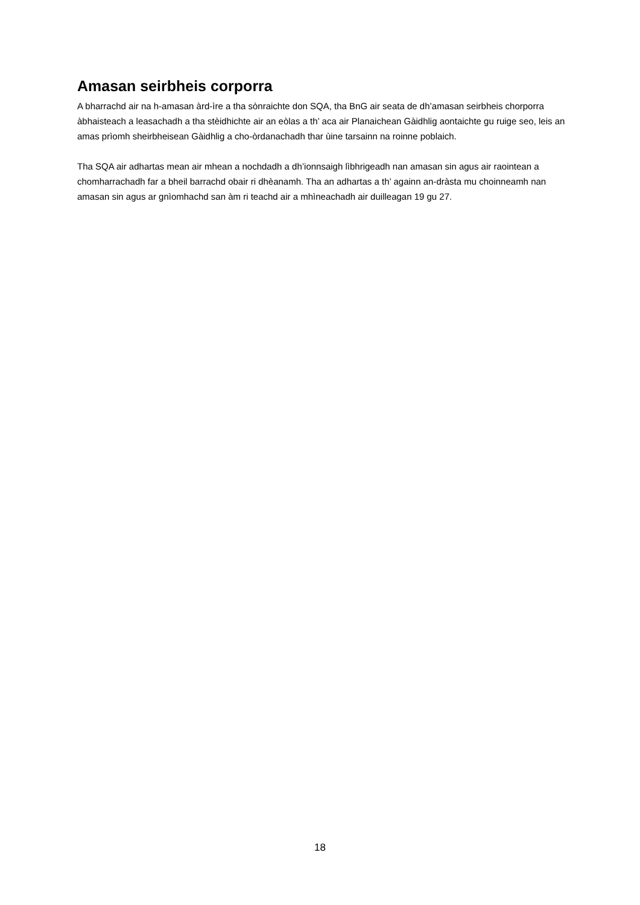Amasan seirbheis corporra
A bharrachd air na h-amasan àrd-ìre a tha sònraichte don SQA, tha BnG air seata de dh’amasan seirbheis chorporra àbhaisteach a leasachadh a tha stèidhichte air an eòlas a th’ aca air Planaichean Gàidhlig aontaichte gu ruige seo, leis an amas prìomh sheirbheisean Gàidhlig a cho-òrdanachadh thar ùine tarsainn na roinne poblaich.
Tha SQA air adhartas mean air mhean a nochdadh a dh’ionnsaigh lìbhrigeadh nan amasan sin agus air raointean a chomharrachadh far a bheil barrachd obair ri dhèanamh. Tha an adhartas a th’ againn an-dràsta mu choinneamh nan amasan sin agus ar gnìomhachd san àm ri teachd air a mhìneachadh air duilleagan 19 gu 27.
18